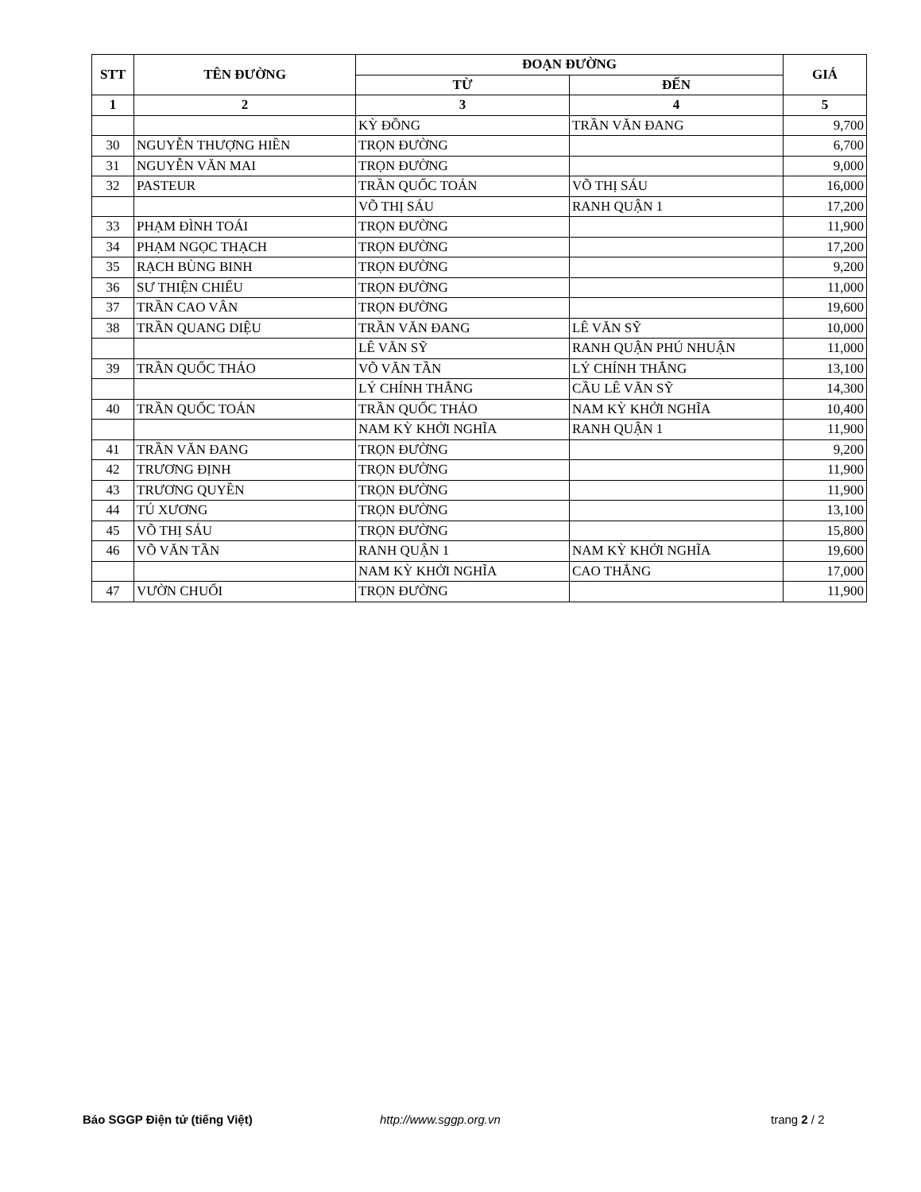| STT | TÊN ĐƯỜNG | ĐOẠN ĐƯỜNG | | GIÁ |
| --- | --- | --- | --- | --- |
| | | TỪ | ĐẾN | |
| 1 | 2 | 3 | 4 | 5 |
| | | KỲ ĐỒNG | TRẦN VĂN ĐANG | 9,700 |
| 30 | NGUYỄN THƯỢNG HIỀN | TRỌN ĐƯỜNG | | 6,700 |
| 31 | NGUYỄN VĂN MAI | TRỌN ĐƯỜNG | | 9,000 |
| 32 | PASTEUR | TRẦN QUỐC TOẢN | VÕ THỊ SÁU | 16,000 |
| | | VÕ THỊ SÁU | RANH QUẬN 1 | 17,200 |
| 33 | PHẠM ĐÌNH TOÁI | TRỌN ĐƯỜNG | | 11,900 |
| 34 | PHẠM NGỌC THẠCH | TRỌN ĐƯỜNG | | 17,200 |
| 35 | RẠCH BÙNG BINH | TRỌN ĐƯỜNG | | 9,200 |
| 36 | SƯ THIỆN CHIẾU | TRỌN ĐƯỜNG | | 11,000 |
| 37 | TRẦN CAO VÂN | TRỌN ĐƯỜNG | | 19,600 |
| 38 | TRẦN QUANG DIỆU | TRẦN VĂN ĐANG | LÊ VĂN SỸ | 10,000 |
| | | LÊ VĂN SỸ | RANH QUẬN PHÚ NHUẬN | 11,000 |
| 39 | TRẦN QUỐC THẢO | VÕ VĂN TẦN | LÝ CHÍNH THẮNG | 13,100 |
| | | LÝ CHÍNH THẮNG | CẦU LÊ VĂN SỸ | 14,300 |
| 40 | TRẦN QUỐC TOẢN | TRẦN QUỐC THẢO | NAM KỲ KHỞI NGHĨA | 10,400 |
| | | NAM KỲ KHỞI NGHĨA | RANH QUẬN 1 | 11,900 |
| 41 | TRẦN VĂN ĐANG | TRỌN ĐƯỜNG | | 9,200 |
| 42 | TRƯƠNG ĐỊNH | TRỌN ĐƯỜNG | | 11,900 |
| 43 | TRƯƠNG QUYỀN | TRỌN ĐƯỜNG | | 11,900 |
| 44 | TÚ XƯƠNG | TRỌN ĐƯỜNG | | 13,100 |
| 45 | VÕ THỊ SÁU | TRỌN ĐƯỜNG | | 15,800 |
| 46 | VÕ VĂN TẦN | RANH QUẬN 1 | NAM KỲ KHỞI NGHĨA | 19,600 |
| | | NAM KỲ KHỞI NGHĨA | CAO THẮNG | 17,000 |
| 47 | VƯỜN CHUỐI | TRỌN ĐƯỜNG | | 11,900 |
Báo SGGP Điện tử (tiếng Việt) http://www.sggp.org.vn trang 2 / 2